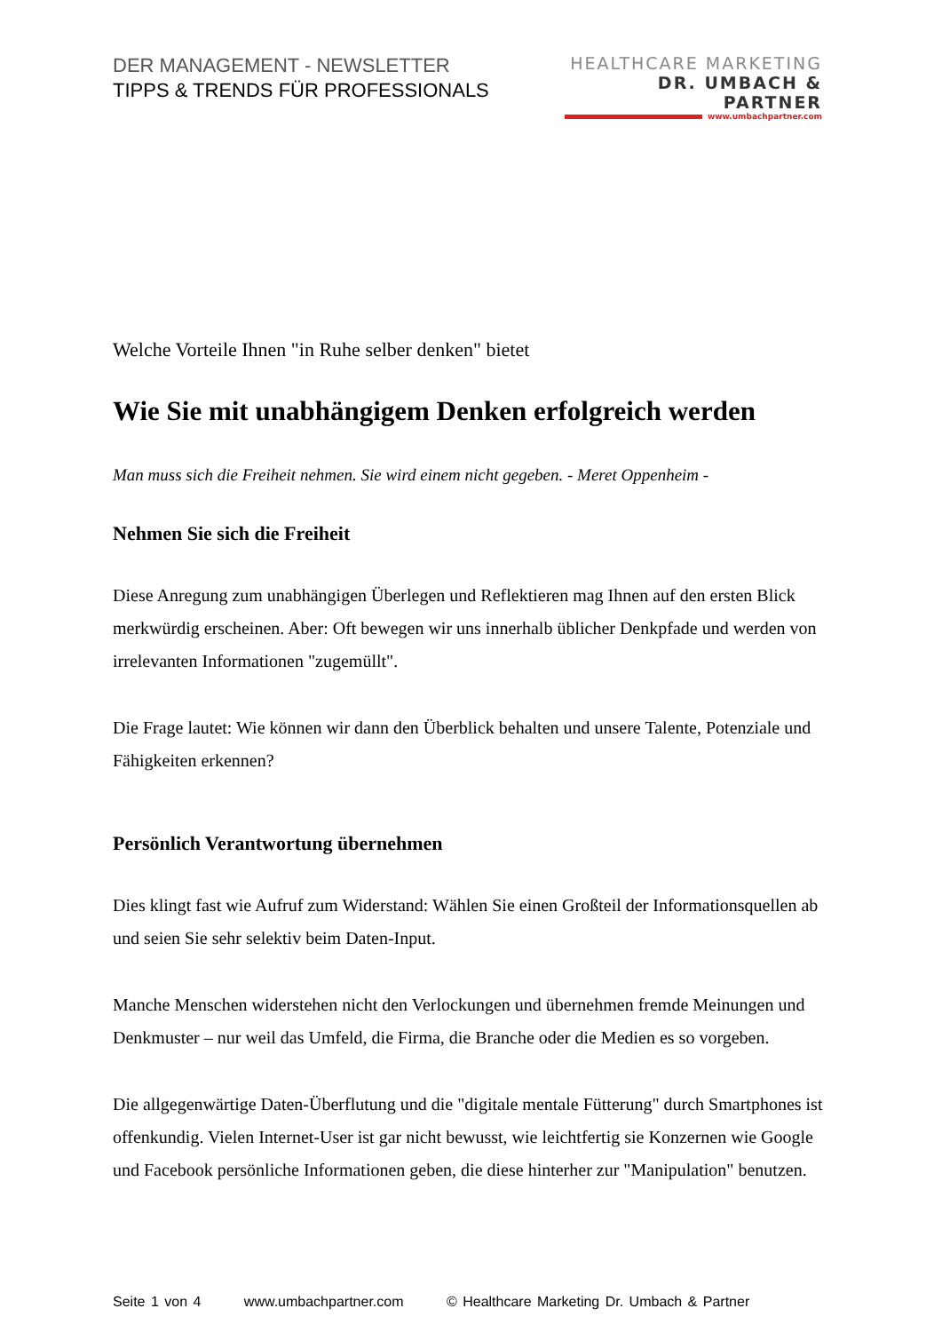DER MANAGEMENT - NEWSLETTER
TIPPS & TRENDS FÜR PROFESSIONALS
HEALTHCARE MARKETING
DR. UMBACH & PARTNER
www.umbachpartner.com
Welche Vorteile Ihnen "in Ruhe selber denken" bietet
Wie Sie mit unabhängigem Denken erfolgreich werden
Man muss sich die Freiheit nehmen. Sie wird einem nicht gegeben. - Meret Oppenheim -
Nehmen Sie sich die Freiheit
Diese Anregung zum unabhängigen Überlegen und Reflektieren mag Ihnen auf den ersten Blick merkwürdig erscheinen. Aber: Oft bewegen wir uns innerhalb üblicher Denkpfade und werden von irrelevanten Informationen "zugemüllt".
Die Frage lautet: Wie können wir dann den Überblick behalten und unsere Talente, Potenziale und Fähigkeiten erkennen?
Persönlich Verantwortung übernehmen
Dies klingt fast wie Aufruf zum Widerstand: Wählen Sie einen Großteil der Informationsquellen ab und seien Sie sehr selektiv beim Daten-Input.
Manche Menschen widerstehen nicht den Verlockungen und übernehmen fremde Meinungen und Denkmuster – nur weil das Umfeld, die Firma, die Branche oder die Medien es so vorgeben.
Die allgegenwärtige Daten-Überflutung und die "digitale mentale Fütterung" durch Smartphones ist offenkundig. Vielen Internet-User ist gar nicht bewusst, wie leichtfertig sie Konzernen wie Google und Facebook persönliche Informationen geben, die diese hinterher zur "Manipulation" benutzen.
Seite 1 von 4 www.umbachpartner.com © Healthcare Marketing Dr. Umbach & Partner